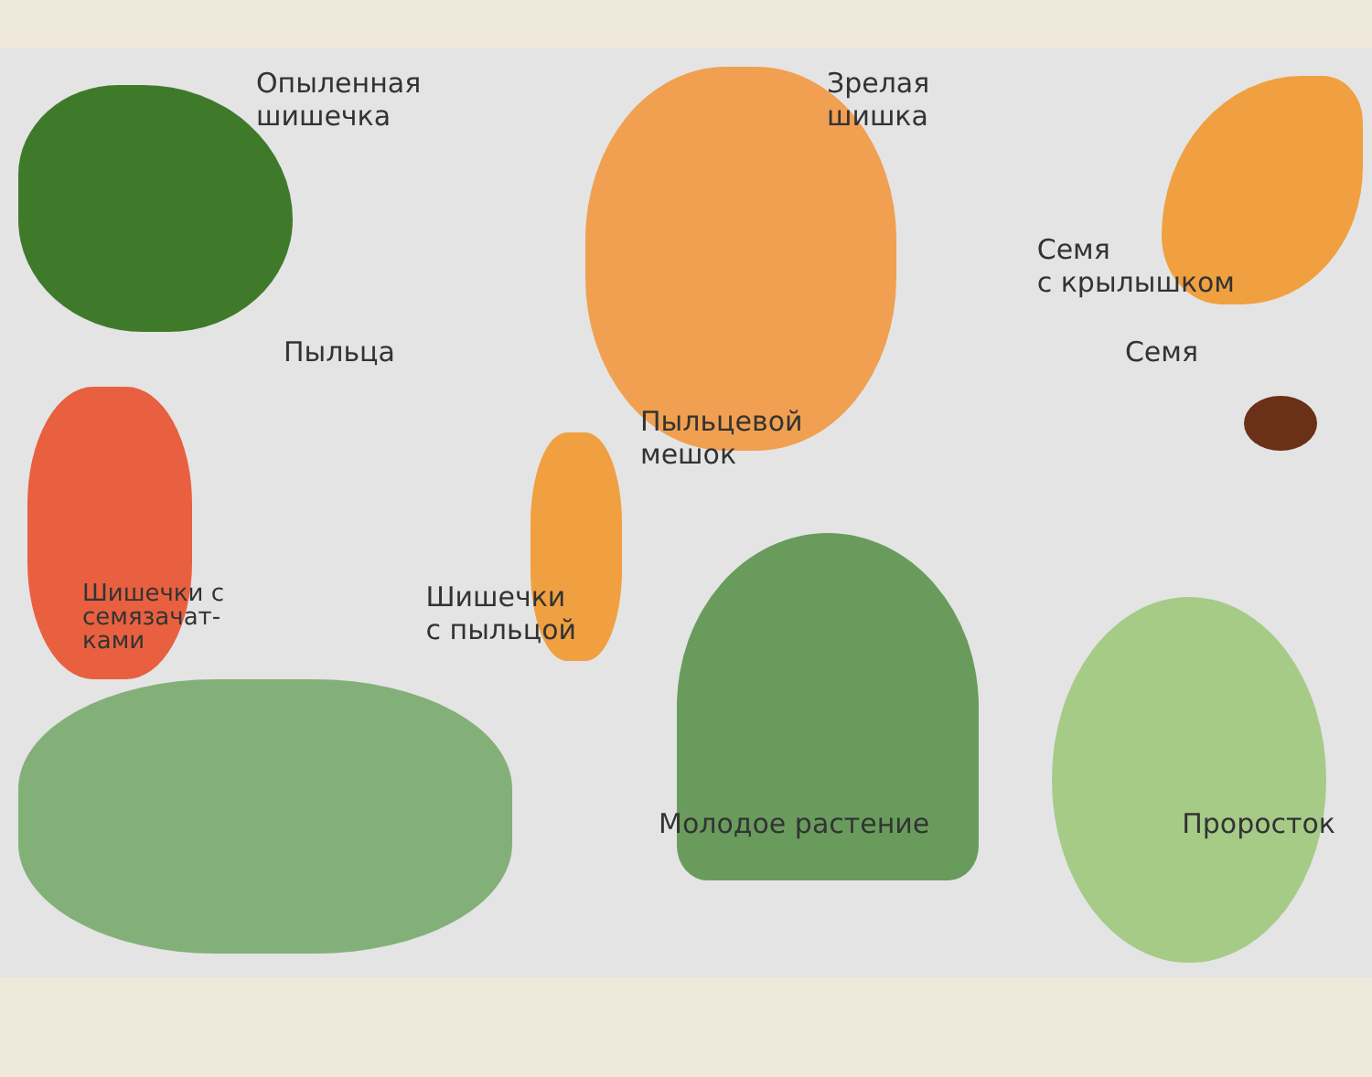Опыленная
шишечка
Зрелая
шишка
Семя
с крылышком
Пыльца Семя
Пыльцевой
мешок
Шишечки с
семязачат-
ками
Шишечки
с пыльцой
Молодое растение Проросток